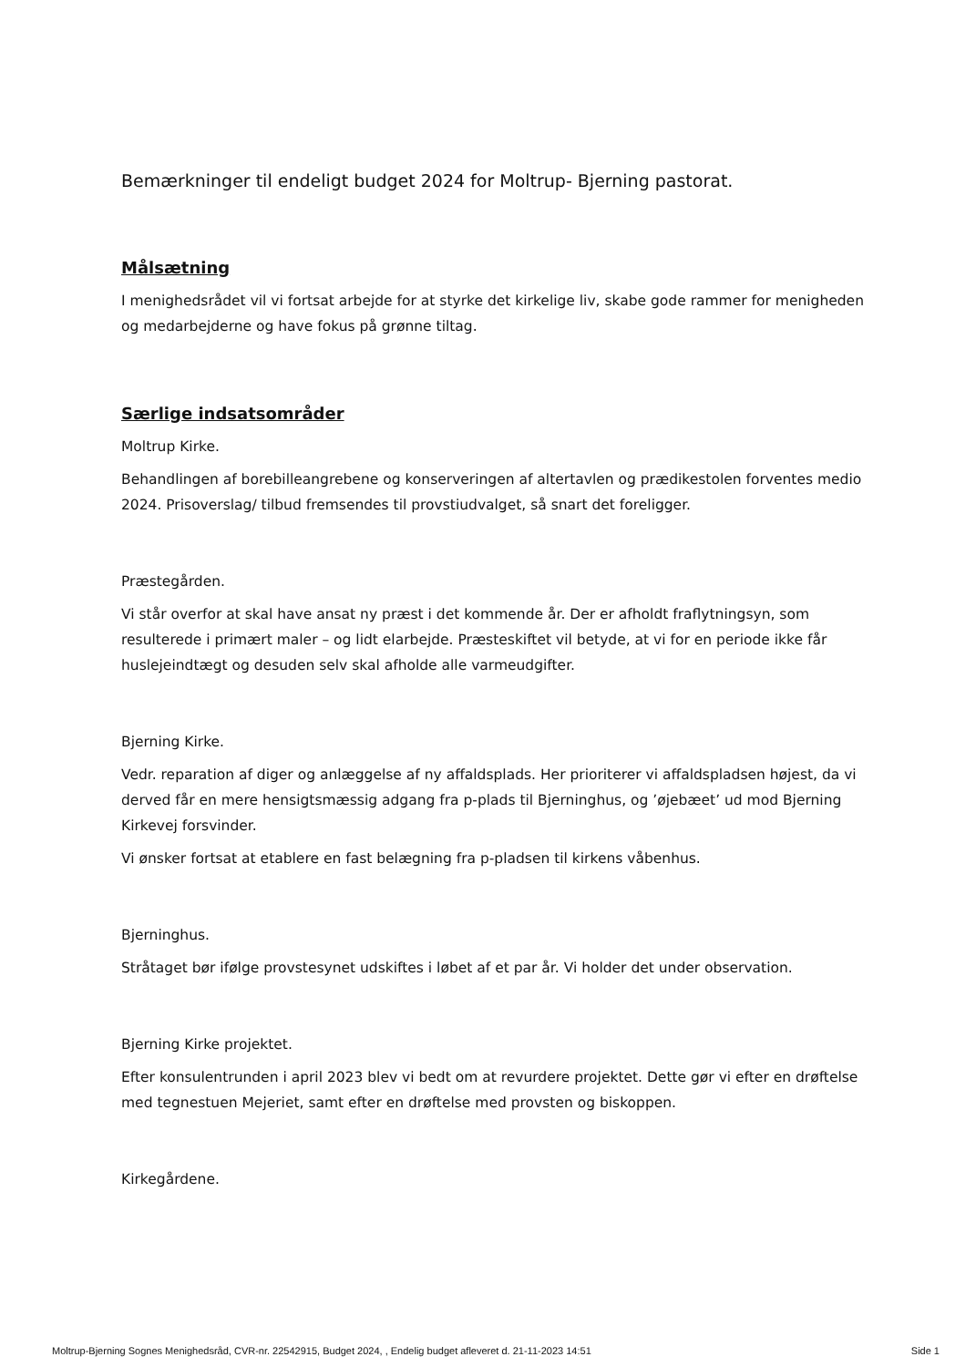Bemærkninger til endeligt budget 2024 for Moltrup- Bjerning pastorat.
Målsætning
I menighedsrådet vil vi fortsat arbejde for at styrke det kirkelige liv, skabe gode rammer for menigheden og medarbejderne og have fokus på grønne tiltag.
Særlige indsatsområder
Moltrup Kirke.
Behandlingen af borebilleangrebene og konserveringen af altertavlen og prædikestolen forventes medio 2024. Prisoverslag/ tilbud fremsendes til provstiudvalget, så snart det foreligger.
Præstegården.
Vi står overfor at skal have ansat ny præst i det kommende år. Der er afholdt fraflytningsyn, som resulterede i primært maler – og lidt elarbejde. Præsteskiftet vil betyde, at vi for en periode ikke får huslejeindtægt og desuden selv skal afholde alle varmeudgifter.
Bjerning Kirke.
Vedr. reparation af diger og anlæggelse af ny affaldsplads. Her prioriterer vi affaldspladsen højest, da vi derved får en mere hensigtsmæssig adgang fra p-plads til Bjerninghus, og ’øjebæet’ ud mod Bjerning Kirkevej forsvinder.
Vi ønsker fortsat at etablere en fast belægning fra p-pladsen til kirkens våbenhus.
Bjerninghus.
Stråtaget bør ifølge provstesynet udskiftes i løbet af et par år. Vi holder det under observation.
Bjerning Kirke projektet.
Efter konsulentrunden i april 2023 blev vi bedt om at revurdere projektet. Dette gør vi efter en drøftelse med tegnestuen Mejeriet, samt efter en drøftelse med provsten og biskoppen.
Kirkegårdene.
Moltrup-Bjerning Sognes Menighedsråd, CVR-nr. 22542915, Budget 2024, , Endelig budget afleveret d. 21-11-2023 14:51 Side 1